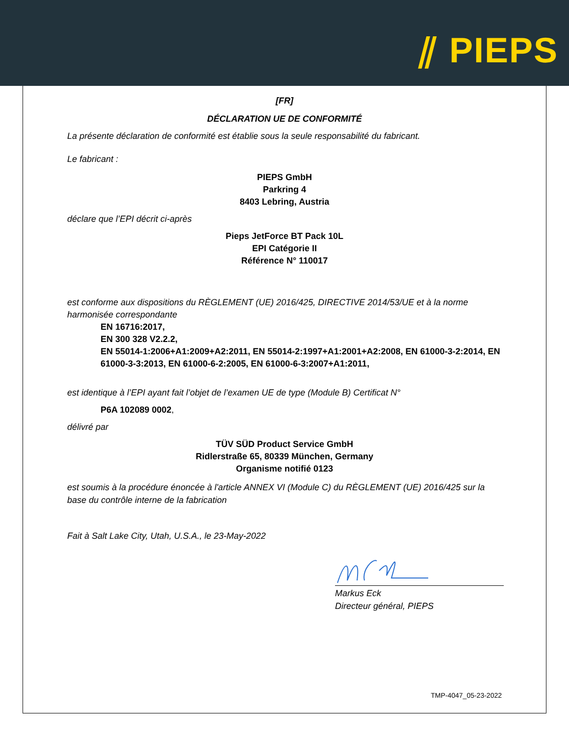⫽ PIEPS
[FR]
DÉCLARATION UE DE CONFORMITÉ
La présente déclaration de conformité est établie sous la seule responsabilité du fabricant.
Le fabricant :
PIEPS GmbH
Parkring 4
8403 Lebring, Austria
déclare que l’EPI décrit ci-après
Pieps JetForce BT Pack 10L
EPI Catégorie II
Référence N° 110017
est conforme aux dispositions du RÈGLEMENT (UE) 2016/425, DIRECTIVE 2014/53/UE et à la norme harmonisée correspondante
EN 16716:2017,
EN 300 328 V2.2.2,
EN 55014-1:2006+A1:2009+A2:2011, EN 55014-2:1997+A1:2001+A2:2008, EN 61000-3-2:2014, EN 61000-3-3:2013, EN 61000-6-2:2005, EN 61000-6-3:2007+A1:2011,
est identique à l’EPI ayant fait l’objet de l’examen UE de type (Module B) Certificat N°
P6A 102089 0002,
délivré par
TÜV SÜD Product Service GmbH
Ridlerstraße 65, 80339 München, Germany
Organisme notifié 0123
est soumis à la procédure énoncée à l'article ANNEX VI (Module C) du RÈGLEMENT (UE) 2016/425 sur la base du contrôle interne de la fabrication
Fait à Salt Lake City, Utah, U.S.A., le 23-May-2022
Markus Eck
Directeur général, PIEPS
TMP-4047_05-23-2022